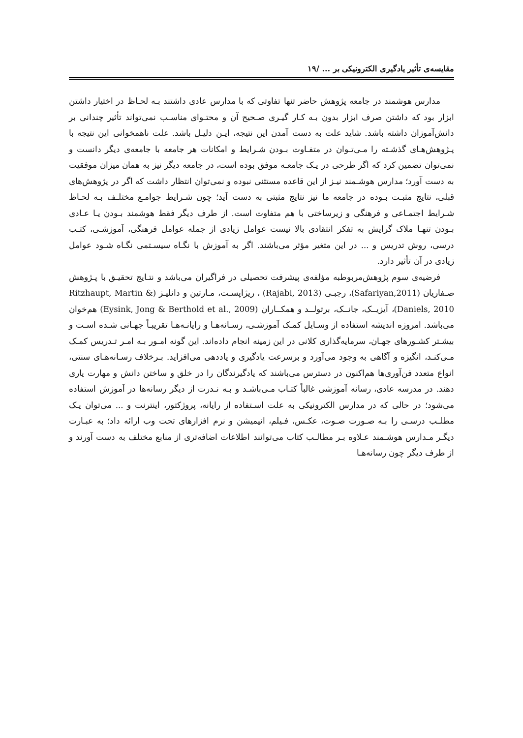مقایسه‌ی تأثیر یادگیری الکترونیکی بر ... /۱۹
مدارس هوشمند در جامعه پژوهش حاضر تنها تفاوتی که با مدارس عادی داشتند بـه لحـاظ در اختیار داشتن ابزار بود که داشتن صرف ابزار بدون بـه کـار گیـری صـحیح آن و محتـوای مناسـب نمی‌تواند تأثیر چندانی بر دانش‌آموزان داشته باشد. شاید علت به دست آمدن این نتیجه، ایـن دلیـل باشد. علت ناهمخوانی این نتیجه با پـژوهش‌هـای گذشـته را مـی‌تـوان در متفـاوت بـودن شـرایط و امکانات هر جامعه با جامعه‌ی دیگر دانست و نمی‌توان تضمین کرد که اگر طرحی در یـک جامعـه موفق بوده است، در جامعه دیگر نیز به همان میزان موفقیت به دست آورد؛ مدارس هوشـمند نیـز از این قاعده مستثنی نبوده و نمی‌توان انتظار داشت که اگر در پژوهش‌های قبلی، نتایج مثبـت بـوده در جامعه ما نیز نتایج مثبتی به دست آید؛ چون شـرایط جوامـع مختلـف بـه لحـاظ شـرایط اجتمـاعی و فرهنگی و زیرساختی با هم متفاوت است. از طرف دیگر فقط هوشمند بـودن یـا عـادی بـودن تنهـا ملاک گرایش به تفکر انتقادی بالا نیست عوامل زیادی از جمله عوامل فرهنگی، آموزشـی، کتـب درسی، روش تدریس و ... در این متغیر مؤثر می‌باشند. اگر به آموزش با نگـاه سیسـتمی نگـاه شـود عوامل زیادی در آن تأثیر دارد.
فرضیه‌ی سوم پژوهش‌مربوطبه مؤلفه‌ی پیشرفت تحصیلی در فراگیران می‌باشد و نتـایج تحقیـق با پـژوهش صـفاریان (Safariyan,2011)، رجبـی (Rajabi, 2013) ، ریژاپسـت، مـارتین و دانلیـز (Ritzhaupt, Martin & Daniels, 2010)، آیزیــک، جانــک، برتولــد و همکــاران (Eysink, Jong & Berthold et al., 2009) هم‌خوان می‌باشد. امروزه اندیشه استفاده از وسـایل کمـک آموزشـی، رسـانه‌هـا و رایانـه‌هـا تقریبـاً جهـانی شـده اسـت و بیشـتر کشـورهای جهـان، سرمایه‌گذاری کلانی در این زمینه انجام داده‌اند. این گونه امـور بـه امـر تـدریس کمـک مـی‌کنـد، انگیزه و آگاهی به وجود می‌آورد و برسرعت یادگیری و یاددهی می‌افزاید. بـرخلاف رسـانه‌هـای سنتی، انواع متعدد فن‌آوری‌ها هم‌اکنون در دسترس می‌باشند که یادگیرندگان را در خلق و ساختن دانش و مهارت یاری دهند. در مدرسه عادی، رسانه آموزشی غالباً کتـاب مـی‌باشـد و بـه نـدرت از دیگر رسانه‌ها در آموزش استفاده می‌شود؛ در حالی که در مدارس الکترونیکی به علت اسـتفاده از رایانه، پروژکتور، اینترنت و ... می‌توان یـک مطلـب درسـی را بـه صـورت صـوت، عکـس، فـیلم، انیمیشن و نرم افزارهای تحت وب ارائه داد؛ به عبـارت دیگـر مـدارس هوشـمند عـلاوه بـر مطالـب کتاب می‌توانند اطلاعات اضافه‌تری از منابع مختلف به دست آورند و از طرف دیگر چون رسانه‌هـا